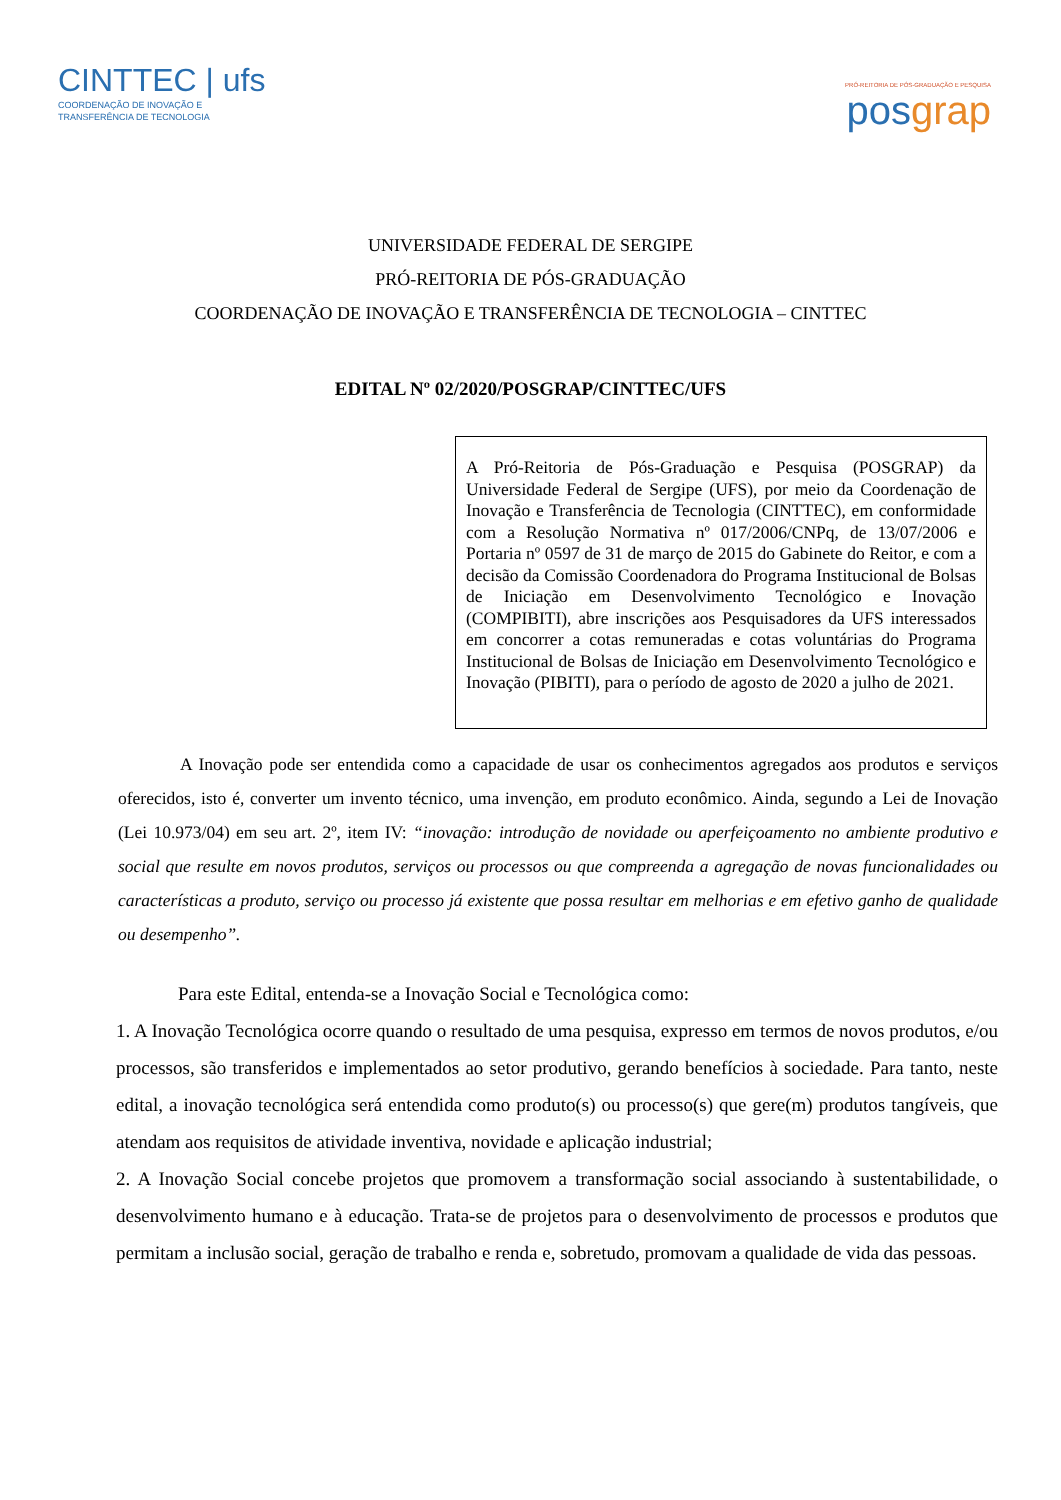CINTTEC | ufs
COORDENAÇÃO DE INOVAÇÃO E
TRANSFERÊNCIA DE TECNOLOGIA
PRÓ-REITORIA DE PÓS-GRADUAÇÃO E PESQUISA
posgrap
UNIVERSIDADE FEDERAL DE SERGIPE
PRÓ-REITORIA DE PÓS-GRADUAÇÃO
COORDENAÇÃO DE INOVAÇÃO E TRANSFERÊNCIA DE TECNOLOGIA – CINTTEC
EDITAL Nº 02/2020/POSGRAP/CINTTEC/UFS
A Pró-Reitoria de Pós-Graduação e Pesquisa (POSGRAP) da Universidade Federal de Sergipe (UFS), por meio da Coordenação de Inovação e Transferência de Tecnologia (CINTTEC), em conformidade com a Resolução Normativa nº 017/2006/CNPq, de 13/07/2006 e Portaria nº 0597 de 31 de março de 2015 do Gabinete do Reitor, e com a decisão da Comissão Coordenadora do Programa Institucional de Bolsas de Iniciação em Desenvolvimento Tecnológico e Inovação (COMPIBITI), abre inscrições aos Pesquisadores da UFS interessados em concorrer a cotas remuneradas e cotas voluntárias do Programa Institucional de Bolsas de Iniciação em Desenvolvimento Tecnológico e Inovação (PIBITI), para o período de agosto de 2020 a julho de 2021.
A Inovação pode ser entendida como a capacidade de usar os conhecimentos agregados aos produtos e serviços oferecidos, isto é, converter um invento técnico, uma invenção, em produto econômico. Ainda, segundo a Lei de Inovação (Lei 10.973/04) em seu art. 2º, item IV: “inovação: introdução de novidade ou aperfeiçoamento no ambiente produtivo e social que resulte em novos produtos, serviços ou processos ou que compreenda a agregação de novas funcionalidades ou características a produto, serviço ou processo já existente que possa resultar em melhorias e em efetivo ganho de qualidade ou desempenho”.
Para este Edital, entenda-se a Inovação Social e Tecnológica como:
1. A Inovação Tecnológica ocorre quando o resultado de uma pesquisa, expresso em termos de novos produtos, e/ou processos, são transferidos e implementados ao setor produtivo, gerando benefícios à sociedade. Para tanto, neste edital, a inovação tecnológica será entendida como produto(s) ou processo(s) que gere(m) produtos tangíveis, que atendam aos requisitos de atividade inventiva, novidade e aplicação industrial;
2. A Inovação Social concebe projetos que promovem a transformação social associando à sustentabilidade, o desenvolvimento humano e à educação. Trata-se de projetos para o desenvolvimento de processos e produtos que permitam a inclusão social, geração de trabalho e renda e, sobretudo, promovam a qualidade de vida das pessoas.